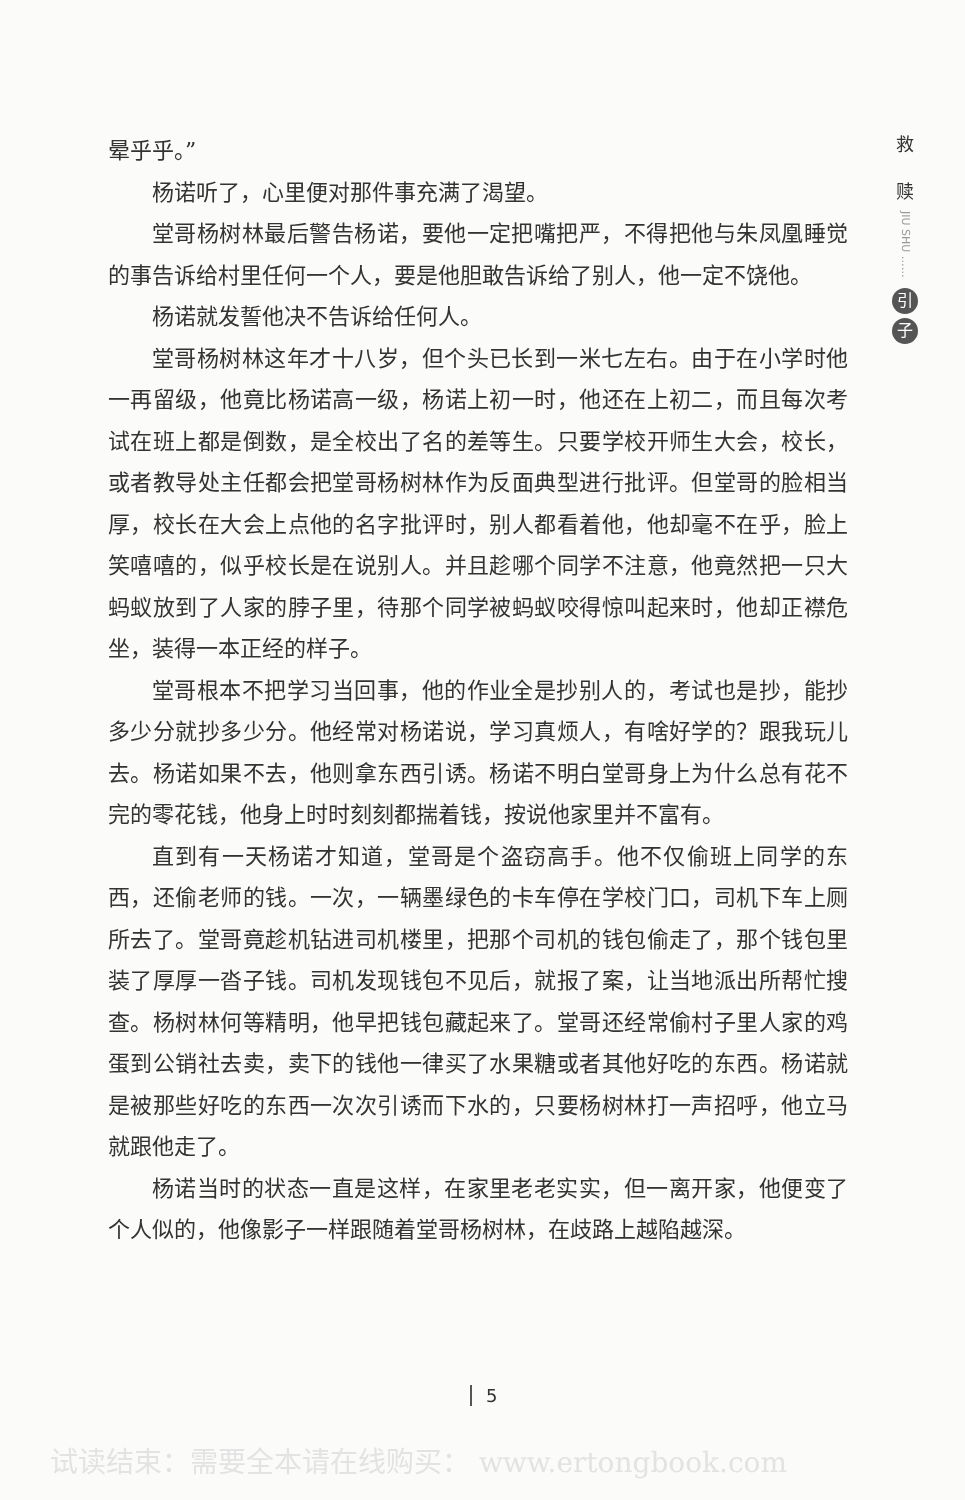晕乎乎。”
杨诺听了，心里便对那件事充满了渴望。
堂哥杨树林最后警告杨诺，要他一定把嘴把严，不得把他与朱凤凰睡觉的事告诉给村里任何一个人，要是他胆敢告诉给了别人，他一定不饶他。
杨诺就发誓他决不告诉给任何人。
堂哥杨树林这年才十八岁，但个头已长到一米七左右。由于在小学时他一再留级，他竟比杨诺高一级，杨诺上初一时，他还在上初二，而且每次考试在班上都是倒数，是全校出了名的差等生。只要学校开师生大会，校长，或者教导处主任都会把堂哥杨树林作为反面典型进行批评。但堂哥的脸相当厚，校长在大会上点他的名字批评时，别人都看着他，他却毫不在乎，脸上笑嘻嘻的，似乎校长是在说别人。并且趁哪个同学不注意，他竟然把一只大蚂蚁放到了人家的脖子里，待那个同学被蚂蚁咬得惊叫起来时，他却正襟危坐，装得一本正经的样子。
堂哥根本不把学习当回事，他的作业全是抄别人的，考试也是抄，能抄多少分就抄多少分。他经常对杨诺说，学习真烦人，有啥好学的？跟我玩儿去。杨诺如果不去，他则拿东西引诱。杨诺不明白堂哥身上为什么总有花不完的零花钱，他身上时时刻刻都揣着钱，按说他家里并不富有。
直到有一天杨诺才知道，堂哥是个盗窃高手。他不仅偷班上同学的东西，还偷老师的钱。一次，一辆墨绿色的卡车停在学校门口，司机下车上厕所去了。堂哥竟趁机钻进司机楼里，把那个司机的钱包偷走了，那个钱包里装了厚厚一沓子钱。司机发现钱包不见后，就报了案，让当地派出所帮忙搜查。杨树林何等精明，他早把钱包藏起来了。堂哥还经常偷村子里人家的鸡蛋到公销社去卖，卖下的钱他一律买了水果糖或者其他好吃的东西。杨诺就是被那些好吃的东西一次次引诱而下水的，只要杨树林打一声招呼，他立马就跟他走了。
杨诺当时的状态一直是这样，在家里老老实实，但一离开家，他便变了个人似的，他像影子一样跟随着堂哥杨树林，在歧路上越陷越深。
救
赎
JIU SHU ……
引
子
5
试读结束：需要全本请在线购买： www.ertongbook.com